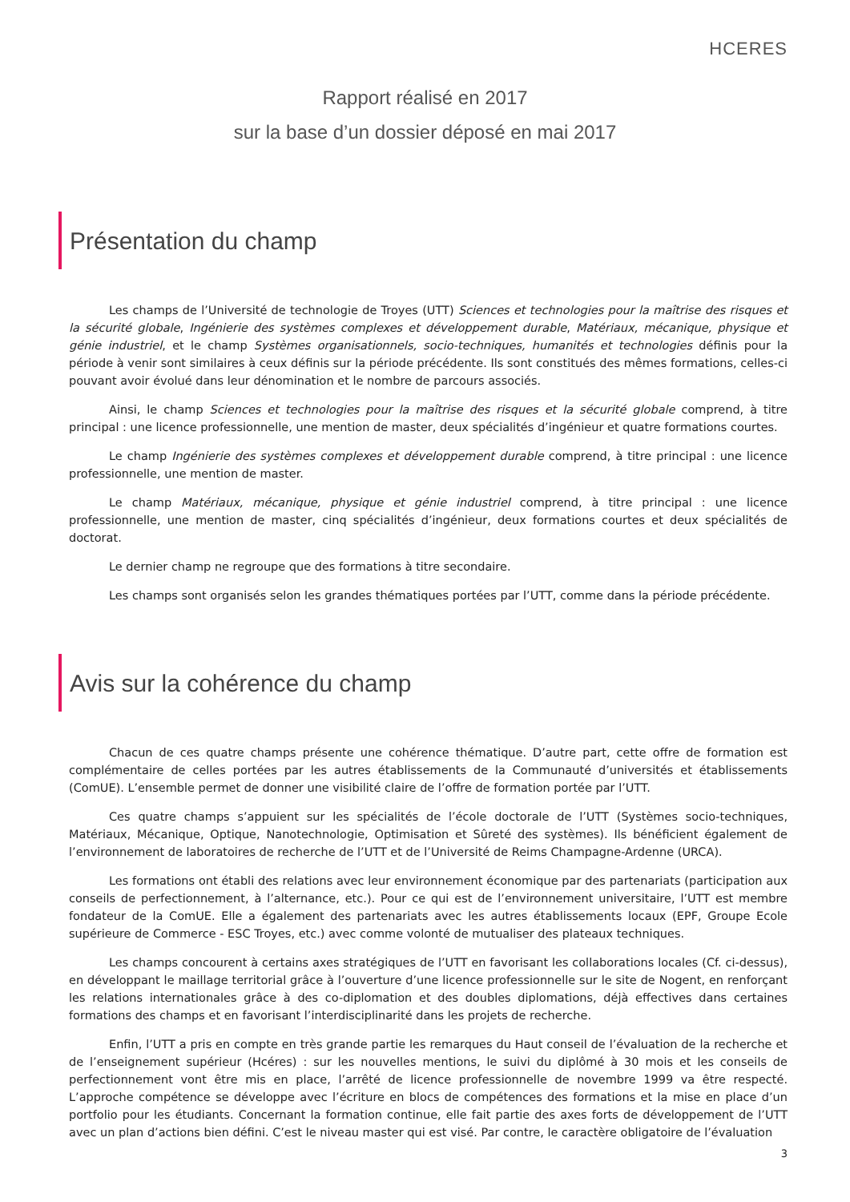HCERES
Rapport réalisé en 2017
sur la base d’un dossier déposé en mai 2017
Présentation du champ
Les champs de l’Université de technologie de Troyes (UTT) Sciences et technologies pour la maîtrise des risques et la sécurité globale, Ingénierie des systèmes complexes et développement durable, Matériaux, mécanique, physique et génie industriel, et le champ Systèmes organisationnels, socio-techniques, humanités et technologies définis pour la période à venir sont similaires à ceux définis sur la période précédente. Ils sont constitués des mêmes formations, celles-ci pouvant avoir évolué dans leur dénomination et le nombre de parcours associés.
Ainsi, le champ Sciences et technologies pour la maîtrise des risques et la sécurité globale comprend, à titre principal : une licence professionnelle, une mention de master, deux spécialités d’ingénieur et quatre formations courtes.
Le champ Ingénierie des systèmes complexes et développement durable comprend, à titre principal : une licence professionnelle, une mention de master.
Le champ Matériaux, mécanique, physique et génie industriel comprend, à titre principal : une licence professionnelle, une mention de master, cinq spécialités d’ingénieur, deux formations courtes et deux spécialités de doctorat.
Le dernier champ ne regroupe que des formations à titre secondaire.
Les champs sont organisés selon les grandes thématiques portées par l’UTT, comme dans la période précédente.
Avis sur la cohérence du champ
Chacun de ces quatre champs présente une cohérence thématique. D’autre part, cette offre de formation est complémentaire de celles portées par les autres établissements de la Communauté d’universités et établissements (ComUE). L’ensemble permet de donner une visibilité claire de l’offre de formation portée par l’UTT.
Ces quatre champs s’appuient sur les spécialités de l’école doctorale de l’UTT (Systèmes socio-techniques, Matériaux, Mécanique, Optique, Nanotechnologie, Optimisation et Sûreté des systèmes). Ils bénéficient également de l’environnement de laboratoires de recherche de l’UTT et de l’Université de Reims Champagne-Ardenne (URCA).
Les formations ont établi des relations avec leur environnement économique par des partenariats (participation aux conseils de perfectionnement, à l’alternance, etc.). Pour ce qui est de l’environnement universitaire, l’UTT est membre fondateur de la ComUE. Elle a également des partenariats avec les autres établissements locaux (EPF, Groupe Ecole supérieure de Commerce - ESC Troyes, etc.) avec comme volonté de mutualiser des plateaux techniques.
Les champs concourent à certains axes stratégiques de l’UTT en favorisant les collaborations locales (Cf. ci-dessus), en développant le maillage territorial grâce à l’ouverture d’une licence professionnelle sur le site de Nogent, en renforçant les relations internationales grâce à des co-diplomation et des doubles diplomations, déjà effectives dans certaines formations des champs et en favorisant l’interdisciplinarité dans les projets de recherche.
Enfin, l’UTT a pris en compte en très grande partie les remarques du Haut conseil de l’évaluation de la recherche et de l’enseignement supérieur (Hcéres) : sur les nouvelles mentions, le suivi du diplômé à 30 mois et les conseils de perfectionnement vont être mis en place, l’arrêté de licence professionnelle de novembre 1999 va être respecté. L’approche compétence se développe avec l’écriture en blocs de compétences des formations et la mise en place d’un portfolio pour les étudiants. Concernant la formation continue, elle fait partie des axes forts de développement de l’UTT avec un plan d’actions bien défini. C’est le niveau master qui est visé. Par contre, le caractère obligatoire de l’évaluation
3